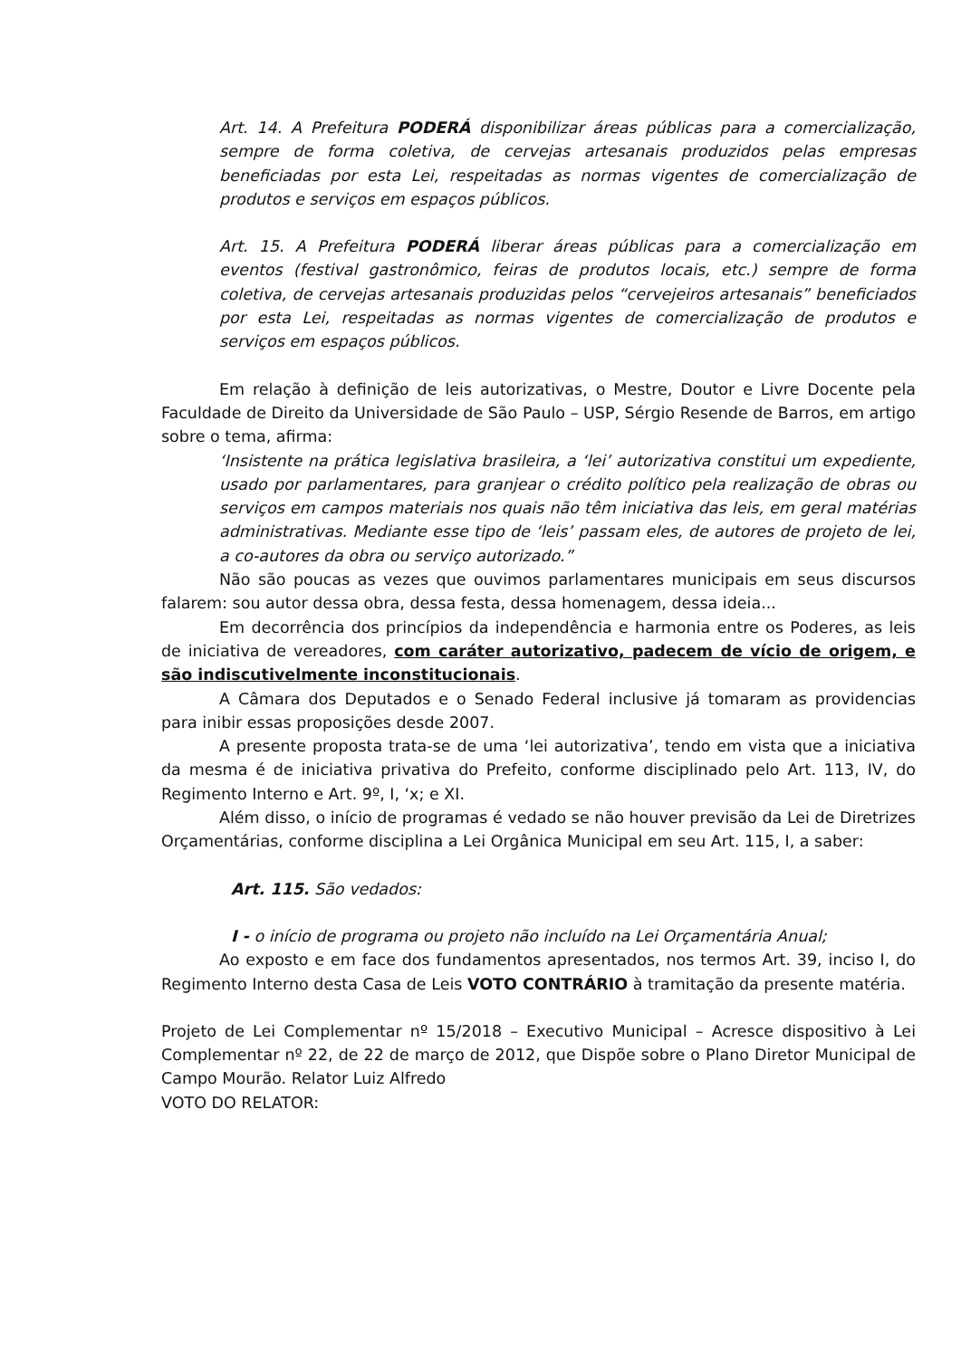Art. 14. A Prefeitura PODERÁ disponibilizar áreas públicas para a comercialização, sempre de forma coletiva, de cervejas artesanais produzidos pelas empresas beneficiadas por esta Lei, respeitadas as normas vigentes de comercialização de produtos e serviços em espaços públicos.
Art. 15. A Prefeitura PODERÁ liberar áreas públicas para a comercialização em eventos (festival gastronômico, feiras de produtos locais, etc.) sempre de forma coletiva, de cervejas artesanais produzidas pelos “cervejeiros artesanais” beneficiados por esta Lei, respeitadas as normas vigentes de comercialização de produtos e serviços em espaços públicos.
Em relação à definição de leis autorizativas, o Mestre, Doutor e Livre Docente pela Faculdade de Direito da Universidade de São Paulo – USP, Sérgio Resende de Barros, em artigo sobre o tema, afirma:
‘Insistente na prática legislativa brasileira, a ‘lei’ autorizativa constitui um expediente, usado por parlamentares, para granjear o crédito político pela realização de obras ou serviços em campos materiais nos quais não têm iniciativa das leis, em geral matérias administrativas. Mediante esse tipo de ‘leis’ passam eles, de autores de projeto de lei, a co-autores da obra ou serviço autorizado.”
Não são poucas as vezes que ouvimos parlamentares municipais em seus discursos falarem: sou autor dessa obra, dessa festa, dessa homenagem, dessa ideia...
Em decorrência dos princípios da independência e harmonia entre os Poderes, as leis de iniciativa de vereadores, com caráter autorizativo, padecem de vício de origem, e são indiscutivelmente inconstitucionais.
A Câmara dos Deputados e o Senado Federal inclusive já tomaram as providencias para inibir essas proposições desde 2007.
A presente proposta trata-se de uma ‘lei autorizativa’, tendo em vista que a iniciativa da mesma é de iniciativa privativa do Prefeito, conforme disciplinado pelo Art. 113, IV, do Regimento Interno e Art. 9º, I, ‘x; e XI.
Além disso, o início de programas é vedado se não houver previsão da Lei de Diretrizes Orçamentárias, conforme disciplina a Lei Orgânica Municipal em seu Art. 115, I, a saber:
Art. 115. São vedados:
I - o início de programa ou projeto não incluído na Lei Orçamentária Anual;
Ao exposto e em face dos fundamentos apresentados, nos termos Art. 39, inciso I, do Regimento Interno desta Casa de Leis VOTO CONTRÁRIO à tramitação da presente matéria.
Projeto de Lei Complementar nº 15/2018 – Executivo Municipal – Acresce dispositivo à Lei Complementar nº 22, de 22 de março de 2012, que Dispõe sobre o Plano Diretor Municipal de Campo Mourão. Relator Luiz Alfredo
VOTO DO RELATOR: